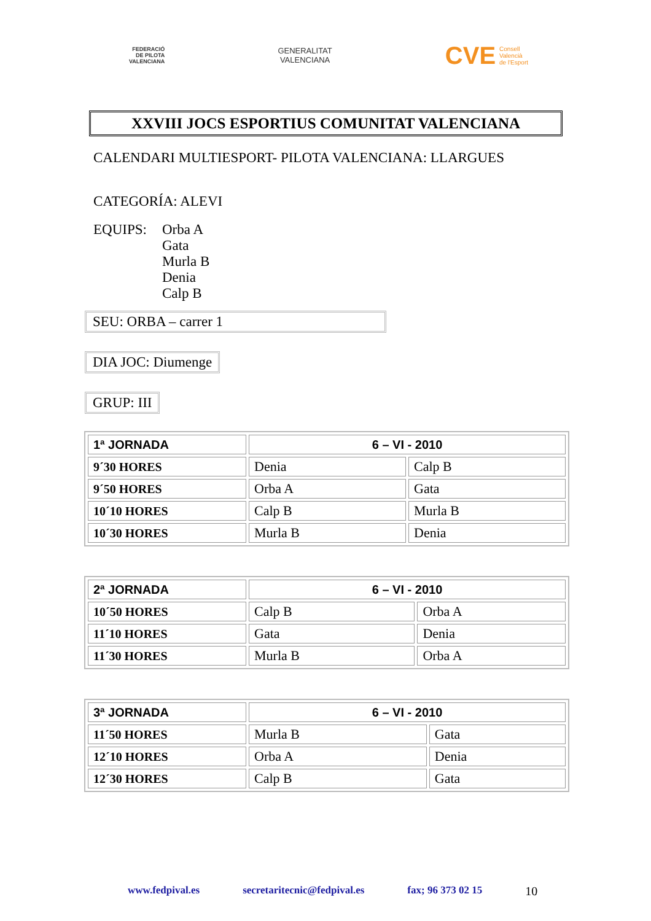FEDERACIÓ
DE PILOTA
VALENCIANA
GENERALITAT
VALENCIANA
CVE Consell
Valencià
de l'Esport
XXVIII JOCS ESPORTIUS COMUNITAT VALENCIANA
CALENDARI MULTIESPORT- PILOTA VALENCIANA: LLARGUES
CATEGORÍA: ALEVI
EQUIPS: Orba A
Gata
Murla B
Denia
Calp B
SEU: ORBA – carrer 1
DIA JOC: Diumenge
GRUP: III
| 1ª JORNADA | 6 – VI - 2010 | |
| 9´30 HORES | Denia | Calp B |
| 9´50 HORES | Orba A | Gata |
| 10´10 HORES | Calp B | Murla B |
| 10´30 HORES | Murla B | Denia |
| 2ª JORNADA | 6 – VI - 2010 | |
| 10´50 HORES | Calp B | Orba A |
| 11´10 HORES | Gata | Denia |
| 11´30 HORES | Murla B | Orba A |
| 3ª JORNADA | 6 – VI - 2010 | |
| 11´50 HORES | Murla B | Gata |
| 12´10 HORES | Orba A | Denia |
| 12´30 HORES | Calp B | Gata |
www.fedpival.es secretaritecnic@fedpival.es fax; 96 373 02 15 10